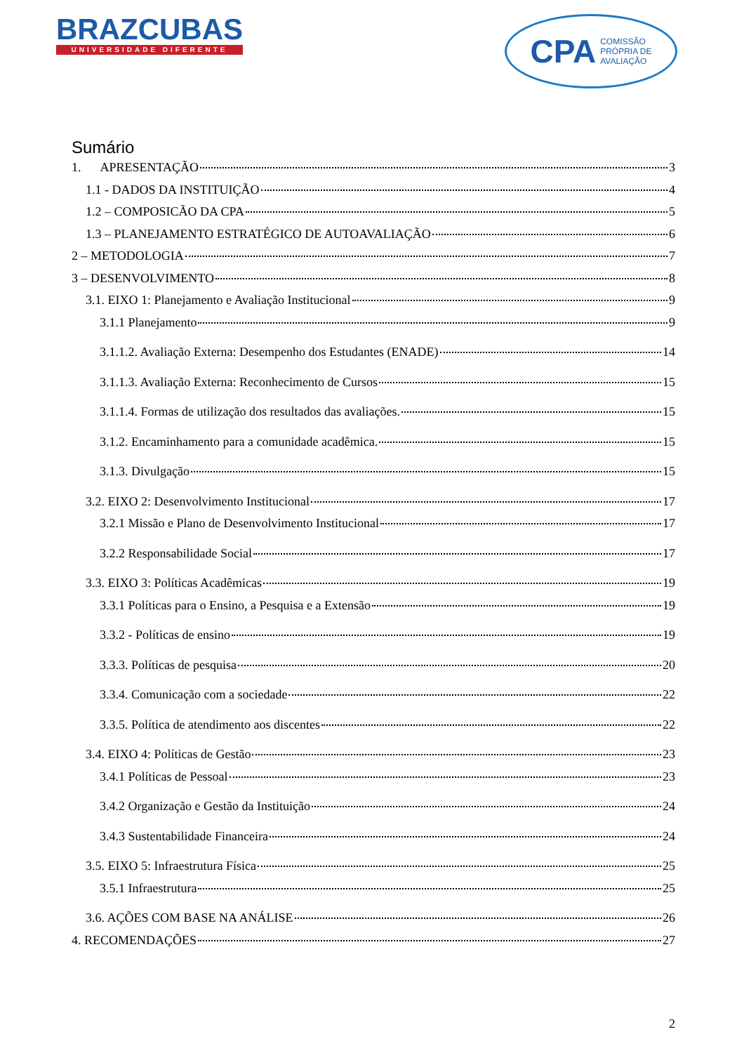BRAZCUBAS
UNIVERSIDADE DIFERENTE
CPA COMISSÃO
PRÓPRIA DE
AVALIAÇÃO
Sumário
1. APRESENTAÇÃO 3
1.1 - DADOS DA INSTITUIÇÃO 4
1.2 – COMPOSICÃO DA CPA 5
1.3 – PLANEJAMENTO ESTRATÉGICO DE AUTOAVALIAÇÃO 6
2 – METODOLOGIA 7
3 – DESENVOLVIMENTO 8
3.1. EIXO 1: Planejamento e Avaliação Institucional 9
3.1.1 Planejamento 9
3.1.1.2. Avaliação Externa: Desempenho dos Estudantes (ENADE) 14
3.1.1.3. Avaliação Externa: Reconhecimento de Cursos 15
3.1.1.4. Formas de utilização dos resultados das avaliações. 15
3.1.2. Encaminhamento para a comunidade acadêmica. 15
3.1.3. Divulgação 15
3.2. EIXO 2: Desenvolvimento Institucional 17
3.2.1 Missão e Plano de Desenvolvimento Institucional 17
3.2.2 Responsabilidade Social 17
3.3. EIXO 3: Políticas Acadêmicas 19
3.3.1 Políticas para o Ensino, a Pesquisa e a Extensão 19
3.3.2 - Políticas de ensino 19
3.3.3. Políticas de pesquisa 20
3.3.4. Comunicação com a sociedade 22
3.3.5. Política de atendimento aos discentes 22
3.4. EIXO 4: Políticas de Gestão 23
3.4.1 Políticas de Pessoal 23
3.4.2 Organização e Gestão da Instituição 24
3.4.3 Sustentabilidade Financeira 24
3.5. EIXO 5: Infraestrutura Física 25
3.5.1 Infraestrutura 25
3.6. AÇÕES COM BASE NA ANÁLISE 26
4. RECOMENDAÇÕES 27
2